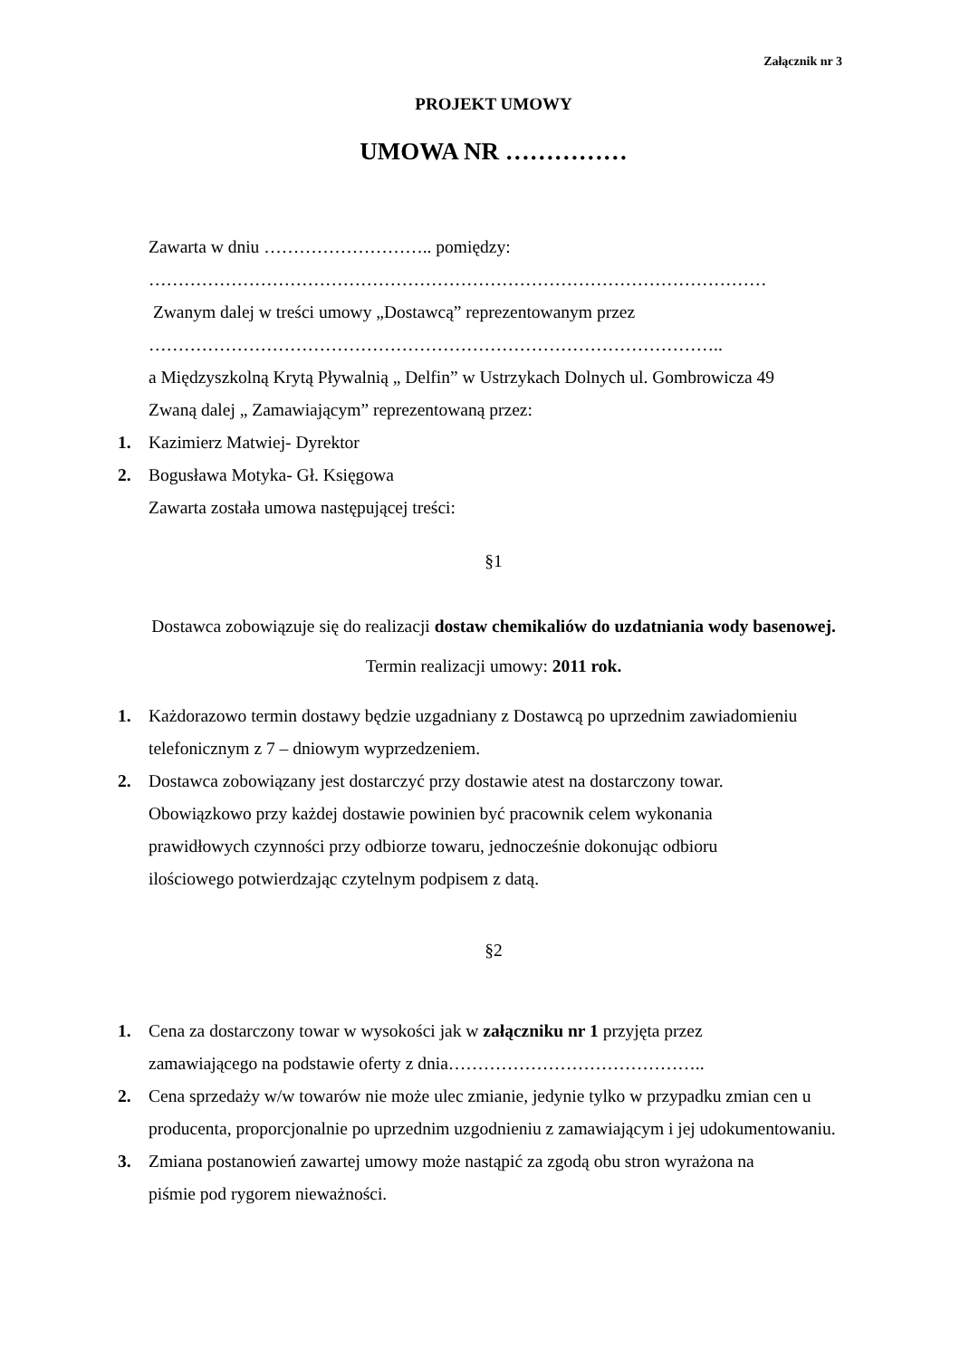Załącznik nr 3
PROJEKT UMOWY
UMOWA NR ……………
Zawarta w dniu ……………………….. pomiędzy:
……………………………………………………………………………………………
Zwanym dalej w treści umowy „Dostawcą” reprezentowanym przez
……………………………………………………………………………………..
a Międzyszkolną Krytą Pływalnią „ Delfin” w Ustrzykach Dolnych ul. Gombrowicza 49
Zwaną dalej „ Zamawiającym” reprezentowaną przez:
1. Kazimierz Matwiej- Dyrektor
2. Bogusława Motyka- Gł. Księgowa
Zawarta została umowa następującej treści:
§1
Dostawca zobowiązuje się do realizacji dostaw chemikaliów do uzdatniania wody basenowej.
Termin realizacji umowy: 2011 rok.
1. Każdorazowo termin dostawy będzie uzgadniany z Dostawcą po uprzednim zawiadomieniu telefonicznym z 7 – dniowym wyprzedzeniem.
2. Dostawca zobowiązany jest dostarczyć przy dostawie atest na dostarczony towar.
Obowiązkowo przy każdej dostawie powinien być pracownik celem wykonania
prawidłowych czynności przy odbiorze towaru, jednocześnie dokonując odbioru
ilościowego potwierdzając czytelnym podpisem z datą.
§2
1. Cena za dostarczony towar w wysokości jak w załączniku nr 1 przyjęta przez
zamawiającego na podstawie oferty z dnia……………………………………..
2. Cena sprzedaży w/w towarów nie może ulec zmianie, jedynie tylko w przypadku zmian cen u producenta, proporcjonalnie po uprzednim uzgodnieniu z zamawiającym i jej udokumentowaniu.
3. Zmiana postanowień zawartej umowy może nastąpić za zgodą obu stron wyrażona na
piśmie pod rygorem nieważności.